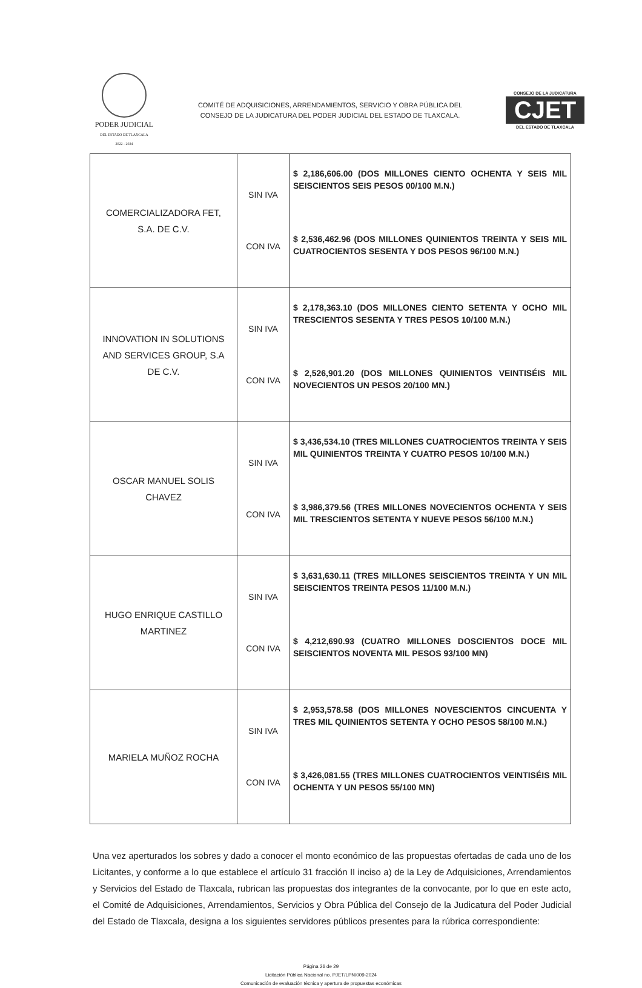PODER JUDICIAL
DEL ESTADO DE TLAXCALA
2022 - 2024
COMITÉ DE ADQUISICIONES, ARRENDAMIENTOS, SERVICIO Y OBRA PÚBLICA DEL
CONSEJO DE LA JUDICATURA DEL PODER JUDICIAL DEL ESTADO DE TLAXCALA.
CONSEJO DE LA JUDICATURA
CJET
DEL ESTADO DE TLAXCALA
| COMERCIALIZADORA FET, S.A. DE C.V. | SIN IVA CON IVA | $ 2,186,606.00 (DOS MILLONES CIENTO OCHENTA Y SEIS MIL SEISCIENTOS SEIS PESOS 00/100 M.N.) $ 2,536,462.96 (DOS MILLONES QUINIENTOS TREINTA Y SEIS MIL CUATROCIENTOS SESENTA Y DOS PESOS 96/100 M.N.) |
| INNOVATION IN SOLUTIONS AND SERVICES GROUP, S.A DE C.V. | SIN IVA CON IVA | $ 2,178,363.10 (DOS MILLONES CIENTO SETENTA Y OCHO MIL TRESCIENTOS SESENTA Y TRES PESOS 10/100 M.N.) $ 2,526,901.20 (DOS MILLONES QUINIENTOS VEINTISÉIS MIL NOVECIENTOS UN PESOS 20/100 MN.) |
| OSCAR MANUEL SOLIS CHAVEZ | SIN IVA CON IVA | $ 3,436,534.10 (TRES MILLONES CUATROCIENTOS TREINTA Y SEIS MIL QUINIENTOS TREINTA Y CUATRO PESOS 10/100 M.N.) $ 3,986,379.56 (TRES MILLONES NOVECIENTOS OCHENTA Y SEIS MIL TRESCIENTOS SETENTA Y NUEVE PESOS 56/100 M.N.) |
| HUGO ENRIQUE CASTILLO MARTINEZ | SIN IVA CON IVA | $ 3,631,630.11 (TRES MILLONES SEISCIENTOS TREINTA Y UN MIL SEISCIENTOS TREINTA PESOS 11/100 M.N.) $ 4,212,690.93 (CUATRO MILLONES DOSCIENTOS DOCE MIL SEISCIENTOS NOVENTA MIL PESOS 93/100 MN) |
| MARIELA MUÑOZ ROCHA | SIN IVA CON IVA | $ 2,953,578.58 (DOS MILLONES NOVESCIENTOS CINCUENTA Y TRES MIL QUINIENTOS SETENTA Y OCHO PESOS 58/100 M.N.) $ 3,426,081.55 (TRES MILLONES CUATROCIENTOS VEINTISÉIS MIL OCHENTA Y UN PESOS 55/100 MN) |
Una vez aperturados los sobres y dado a conocer el monto económico de las propuestas ofertadas de cada uno de los Licitantes, y conforme a lo que establece el artículo 31 fracción II inciso a) de la Ley de Adquisiciones, Arrendamientos y Servicios del Estado de Tlaxcala, rubrican las propuestas dos integrantes de la convocante, por lo que en este acto, el Comité de Adquisiciones, Arrendamientos, Servicios y Obra Pública del Consejo de la Judicatura del Poder Judicial del Estado de Tlaxcala, designa a los siguientes servidores públicos presentes para la rúbrica correspondiente:
Página 26 de 29
Licitación Pública Nacional no. PJET/LPN/009-2024
Comunicación de evaluación técnica y apertura de propuestas económicas